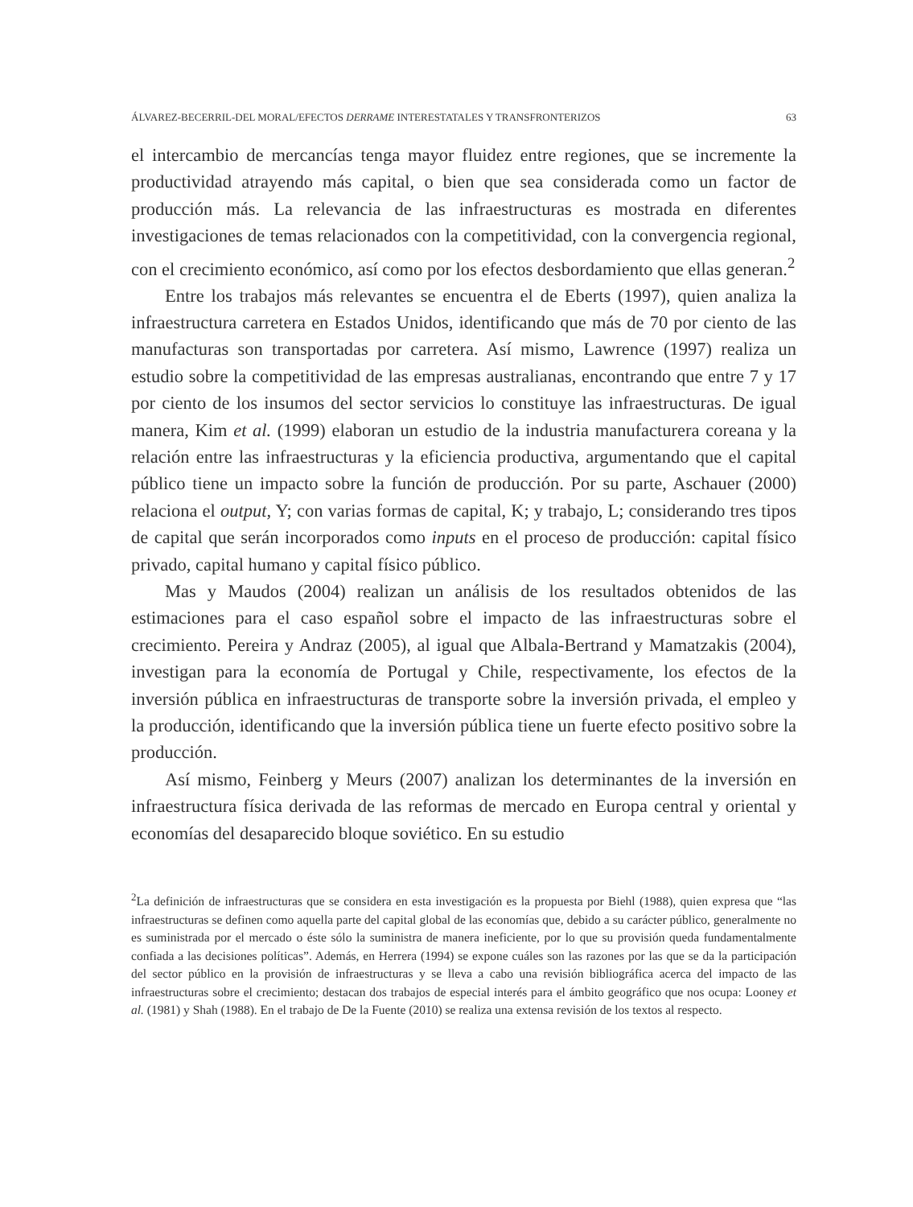ÁLVAREZ-BECERRIL-DEL MORAL/EFECTOS DERRAME INTERESTATALES Y TRANSFRONTERIZOS 63
el intercambio de mercancías tenga mayor fluidez entre regiones, que se incremente la productividad atrayendo más capital, o bien que sea considerada como un factor de producción más. La relevancia de las infraestructuras es mostrada en diferentes investigaciones de temas relacionados con la competitividad, con la convergencia regional, con el crecimiento económico, así como por los efectos desbordamiento que ellas generan.<sup>2</sup>
Entre los trabajos más relevantes se encuentra el de Eberts (1997), quien analiza la infraestructura carretera en Estados Unidos, identificando que más de 70 por ciento de las manufacturas son transportadas por carretera. Así mismo, Lawrence (1997) realiza un estudio sobre la competitividad de las empresas australianas, encontrando que entre 7 y 17 por ciento de los insumos del sector servicios lo constituye las infraestructuras. De igual manera, Kim et al. (1999) elaboran un estudio de la industria manufacturera coreana y la relación entre las infraestructuras y la eficiencia productiva, argumentando que el capital público tiene un impacto sobre la función de producción. Por su parte, Aschauer (2000) relaciona el output, Y; con varias formas de capital, K; y trabajo, L; considerando tres tipos de capital que serán incorporados como inputs en el proceso de producción: capital físico privado, capital humano y capital físico público.
Mas y Maudos (2004) realizan un análisis de los resultados obtenidos de las estimaciones para el caso español sobre el impacto de las infraestructuras sobre el crecimiento. Pereira y Andraz (2005), al igual que Albala-Bertrand y Mamatzakis (2004), investigan para la economía de Portugal y Chile, respectivamente, los efectos de la inversión pública en infraestructuras de transporte sobre la inversión privada, el empleo y la producción, identificando que la inversión pública tiene un fuerte efecto positivo sobre la producción.
Así mismo, Feinberg y Meurs (2007) analizan los determinantes de la inversión en infraestructura física derivada de las reformas de mercado en Europa central y oriental y economías del desaparecido bloque soviético. En su estudio
<sup>2</sup> La definición de infraestructuras que se considera en esta investigación es la propuesta por Biehl (1988), quien expresa que “las infraestructuras se definen como aquella parte del capital global de las economías que, debido a su carácter público, generalmente no es suministrada por el mercado o éste sólo la suministra de manera ineficiente, por lo que su provisión queda fundamentalmente confiada a las decisiones políticas”. Además, en Herrera (1994) se expone cuáles son las razones por las que se da la participación del sector público en la provisión de infraestructuras y se lleva a cabo una revisión bibliográfica acerca del impacto de las infraestructuras sobre el crecimiento; destacan dos trabajos de especial interés para el ámbito geográfico que nos ocupa: Looney et al. (1981) y Shah (1988). En el trabajo de De la Fuente (2010) se realiza una extensa revisión de los textos al respecto.